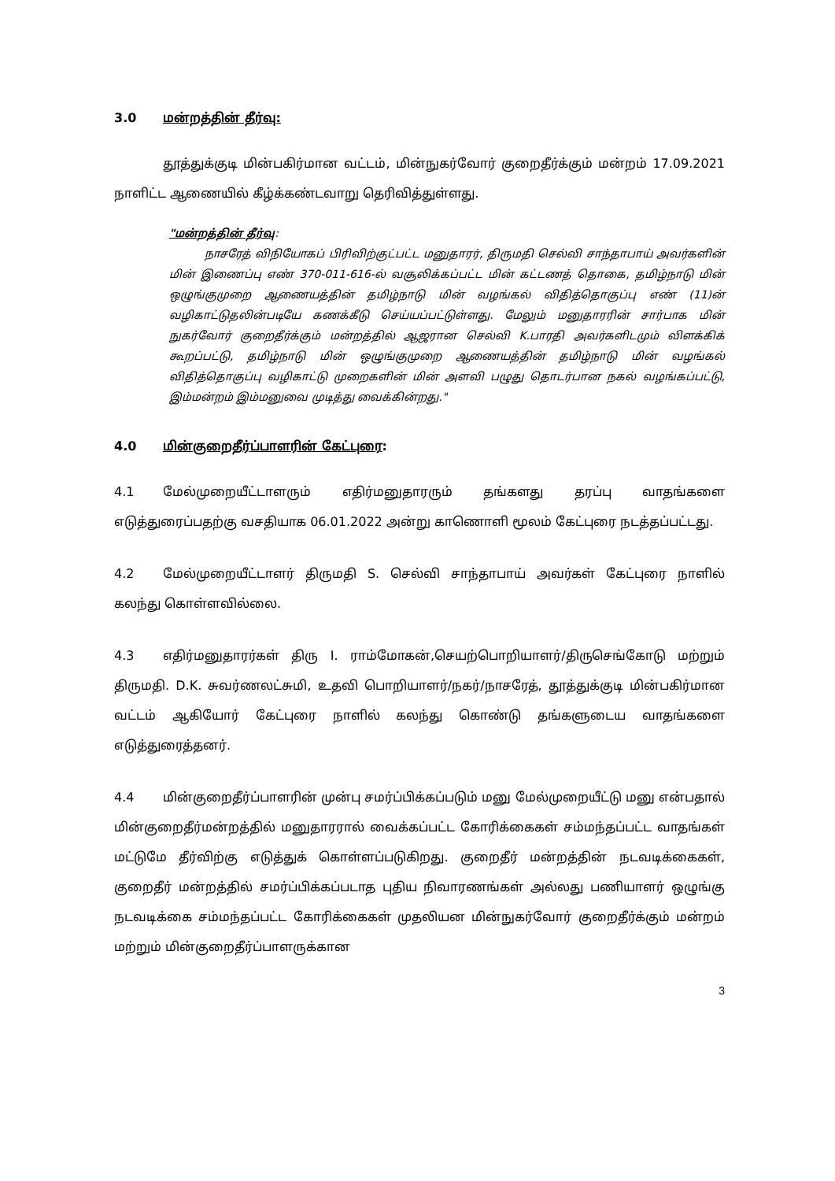3.0 மன்றத்தின் தீர்வு:
தூத்துக்குடி மின்பகிர்மான வட்டம், மின்நுகர்வோர் குறைதீர்க்கும் மன்றம் 17.09.2021 நாளிட்ட ஆணையில் கீழ்க்கண்டவாறு தெரிவித்துள்ளது.
"மன்றத்தின் தீர்வு:
நாசரேத் விநியோகப் பிரிவிற்குட்பட்ட மனுதாரர், திருமதி செல்வி சாந்தாபாய் அவர்களின் மின் இணைப்பு எண் 370-011-616-ல் வசூலிக்கப்பட்ட மின் கட்டணத் தொகை, தமிழ்நாடு மின் ஒழுங்குமுறை ஆணையத்தின் தமிழ்நாடு மின் வழங்கல் விதித்தொகுப்பு எண் (11)ன் வழிகாட்டுதலின்படியே கணக்கீடு செய்யப்பட்டுள்ளது. மேலும் மனுதாரரின் சார்பாக மின் நுகர்வோர் குறைதீர்க்கும் மன்றத்தில் ஆஜரான செல்வி K.பாரதி அவர்களிடமும் விளக்கிக் கூறப்பட்டு, தமிழ்நாடு மின் ஒழுங்குமுறை ஆணையத்தின் தமிழ்நாடு மின் வழங்கல் விதித்தொகுப்பு வழிகாட்டு முறைகளின் மின் அளவி பழுது தொடர்பான நகல் வழங்கப்பட்டு, இம்மன்றம் இம்மனுவை முடித்து வைக்கின்றது."
4.0 மின்குறைதீர்ப்பாளரின் கேட்புரை:
4.1 மேல்முறையீட்டாளரும் எதிர்மனுதாரரும் தங்களது தரப்பு வாதங்களை எடுத்துரைப்பதற்கு வசதியாக 06.01.2022 அன்று காணொளி மூலம் கேட்புரை நடத்தப்பட்டது.
4.2 மேல்முறையீட்டாளர் திருமதி S. செல்வி சாந்தாபாய் அவர்கள் கேட்புரை நாளில் கலந்து கொள்ளவில்லை.
4.3 எதிர்மனுதாரர்கள் திரு I. ராம்மோகன்,செயற்பொறியாளர்/திருசெங்கோடு மற்றும் திருமதி. D.K. சுவர்ணலட்சுமி, உதவி பொறியாளர்/நகர்/நாசரேத், தூத்துக்குடி மின்பகிர்மான வட்டம் ஆகியோர் கேட்புரை நாளில் கலந்து கொண்டு தங்களுடைய வாதங்களை எடுத்துரைத்தனர்.
4.4 மின்குறைதீர்ப்பாளரின் முன்பு சமர்ப்பிக்கப்படும் மனு மேல்முறையீட்டு மனு என்பதால் மின்குறைதீர்மன்றத்தில் மனுதாரரால் வைக்கப்பட்ட கோரிக்கைகள் சம்மந்தப்பட்ட வாதங்கள் மட்டுமே தீர்விற்கு எடுத்துக் கொள்ளப்படுகிறது. குறைதீர் மன்றத்தின் நடவடிக்கைகள், குறைதீர் மன்றத்தில் சமர்ப்பிக்கப்படாத புதிய நிவாரணங்கள் அல்லது பணியாளர் ஒழுங்கு நடவடிக்கை சம்மந்தப்பட்ட கோரிக்கைகள் முதலியன மின்நுகர்வோர் குறைதீர்க்கும் மன்றம் மற்றும் மின்குறைதீர்ப்பாளருக்கான
3